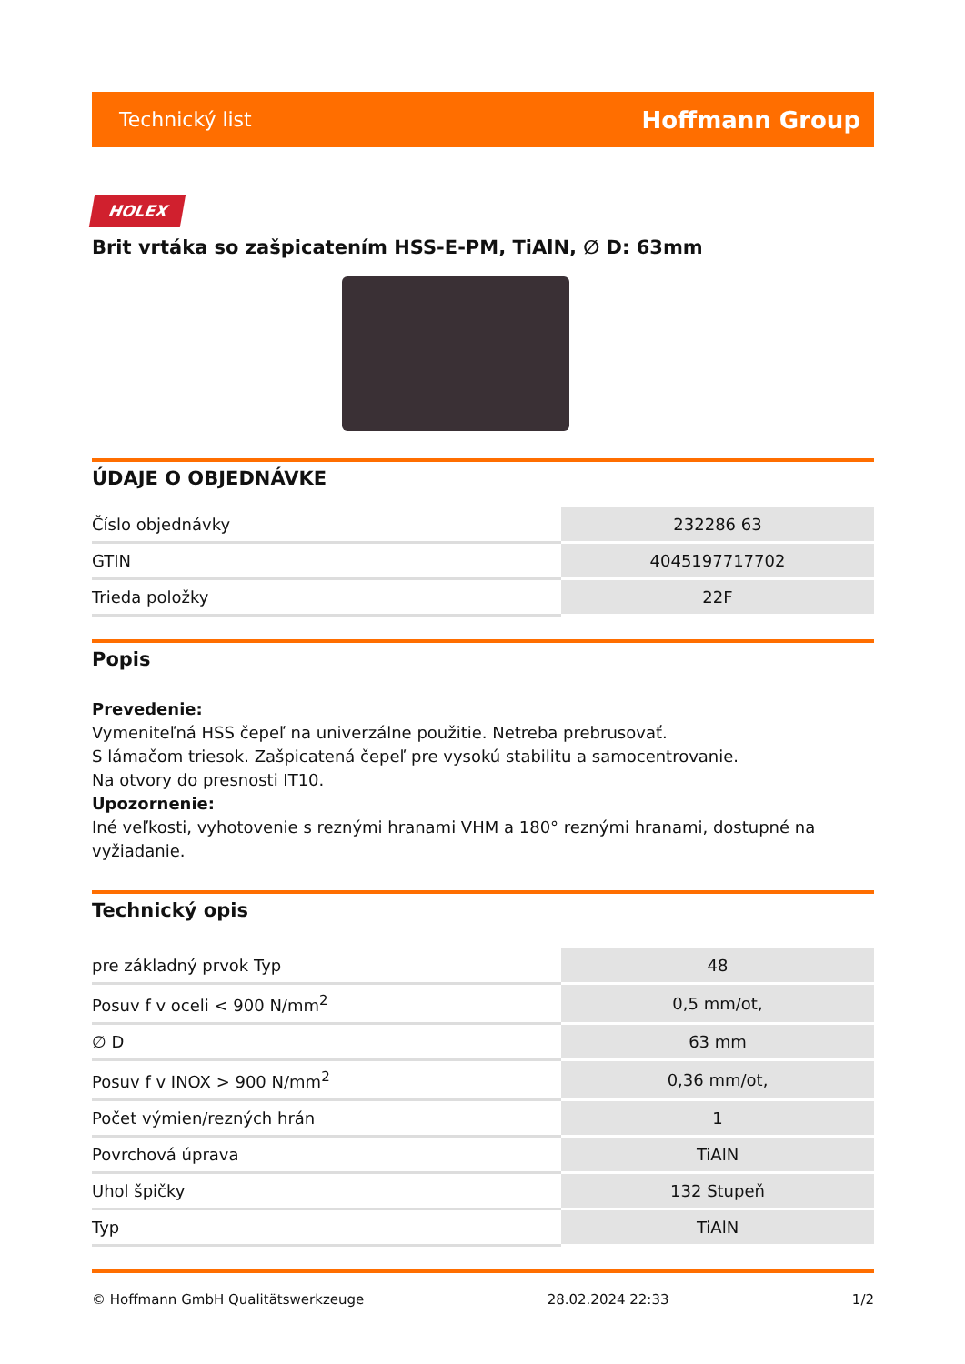Technický list Hoffmann Group
HOLEX
Brit vrtáka so zašpicatením HSS-E-PM, TiAlN, ∅ D: 63mm
ÚDAJE O OBJEDNÁVKE
| Číslo objednávky | 232286 63 |
| GTIN | 4045197717702 |
| Trieda položky | 22F |
Popis
Prevedenie:
Vymeniteľná HSS čepeľ na univerzálne použitie. Netreba prebrusovať.
S lámačom triesok. Zašpicatená čepeľ pre vysokú stabilitu a samocentrovanie.
Na otvory do presnosti IT10.
Upozornenie:
Iné veľkosti, vyhotovenie s reznými hranami VHM a 180° reznými hranami, dostupné na vyžiadanie.
Technický opis
| pre základný prvok Typ | 48 |
| Posuv f v oceli < 900 N/mm<sup>2</sup> | 0,5 mm/ot, |
| ∅ D | 63 mm |
| Posuv f v INOX > 900 N/mm<sup>2</sup> | 0,36 mm/ot, |
| Počet výmien/rezných hrán | 1 |
| Povrchová úprava | TiAlN |
| Uhol špičky | 132 Stupeň |
| Typ | TiAlN |
© Hoffmann GmbH Qualitätswerkzeuge 28.02.2024 22:33 1/2